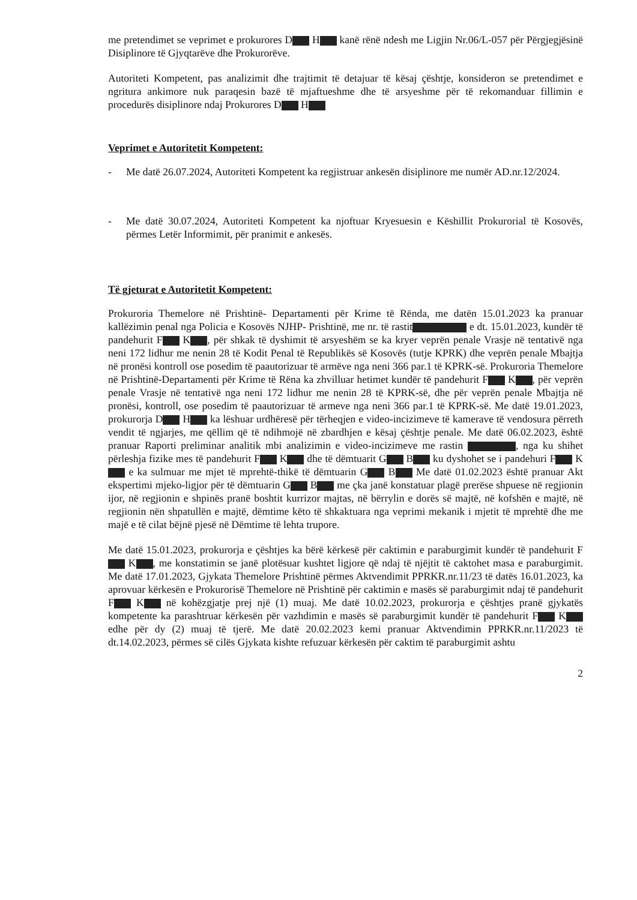me pretendimet se veprimet e prokurores D H kanë rënë ndesh me Ligjin Nr.06/L-057 për Përgjegjësinë Disiplinore të Gjyqtarëve dhe Prokurorëve.
Autoriteti Kompetent, pas analizimit dhe trajtimit të detajuar të kësaj çështje, konsideron se pretendimet e ngritura ankimore nuk paraqesin bazë të mjaftueshme dhe të arsyeshme për të rekomanduar fillimin e procedurës disiplinore ndaj Prokurores D H
Veprimet e Autoritetit Kompetent:
- Me datë 26.07.2024, Autoriteti Kompetent ka regjistruar ankesën disiplinore me numër AD.nr.12/2024.
- Me datë 30.07.2024, Autoriteti Kompetent ka njoftuar Kryesuesin e Këshillit Prokurorial të Kosovës, përmes Letër Informimit, për pranimit e ankesës.
Të gjeturat e Autoritetit Kompetent:
Prokuroria Themelore në Prishtinë- Departamenti për Krime të Rënda, me datën 15.01.2023 ka pranuar kallëzimin penal nga Policia e Kosovës NJHP- Prishtinë, me nr. të rastit e dt. 15.01.2023, kundër të pandehurit F K , për shkak të dyshimit të arsyeshëm se ka kryer veprën penale Vrasje në tentativë nga neni 172 lidhur me nenin 28 të Kodit Penal të Republikës së Kosovës (tutje KPRK) dhe veprën penale Mbajtja në pronësi kontroll ose posedim të paautorizuar të armëve nga neni 366 par.1 të KPRK-së. Prokuroria Themelore në Prishtinë-Departamenti për Krime të Rëna ka zhvilluar hetimet kundër të pandehurit F K , për veprën penale Vrasje në tentativë nga neni 172 lidhur me nenin 28 të KPRK-së, dhe për veprën penale Mbajtja në pronësi, kontroll, ose posedim të paautorizuar të armeve nga neni 366 par.1 të KPRK-së. Me datë 19.01.2023, prokurorja D H ka lëshuar urdhëresë për tërheqjen e video-incizimeve të kamerave të vendosura përreth vendit të ngjarjes, me qëllim që të ndihmojë në zbardhjen e kësaj çështje penale. Me datë 06.02.2023, është pranuar Raporti preliminar analitik mbi analizimin e video-incizimeve me rastin , nga ku shihet përleshja fizike mes të pandehurit F K dhe të dëmtuarit G B ku dyshohet se i pandehuri F K e ka sulmuar me mjet të mprehtë-thikë të dëmtuarin G B Me datë 01.02.2023 është pranuar Akt ekspertimi mjeko-ligjor për të dëmtuarin G B me çka janë konstatuar plagë prerëse shpuese në regjionin ijor, në regjionin e shpinës pranë boshtit kurrizor majtas, në bërrylin e dorës së majtë, në kofshën e majtë, në regjionin nën shpatullën e majtë, dëmtime këto të shkaktuara nga veprimi mekanik i mjetit të mprehtë dhe me majë e të cilat bëjnë pjesë në Dëmtime të lehta trupore.
Me datë 15.01.2023, prokurorja e çështjes ka bërë kërkesë për caktimin e paraburgimit kundër të pandehurit F K , me konstatimin se janë plotësuar kushtet ligjore që ndaj të njëjtit të caktohet masa e paraburgimit. Me datë 17.01.2023, Gjykata Themelore Prishtinë përmes Aktvendimit PPRKR.nr.11/23 të datës 16.01.2023, ka aprovuar kërkesën e Prokurorisë Themelore në Prishtinë për caktimin e masës së paraburgimit ndaj të pandehurit F K në kohëzgjatje prej një (1) muaj. Me datë 10.02.2023, prokurorja e çështjes pranë gjykatës kompetente ka parashtruar kërkesën për vazhdimin e masës së paraburgimit kundër të pandehurit F K edhe për dy (2) muaj të tjerë. Me datë 20.02.2023 kemi pranuar Aktvendimin PPRKR.nr.11/2023 të dt.14.02.2023, përmes së cilës Gjykata kishte refuzuar kërkesën për caktim të paraburgimit ashtu
2